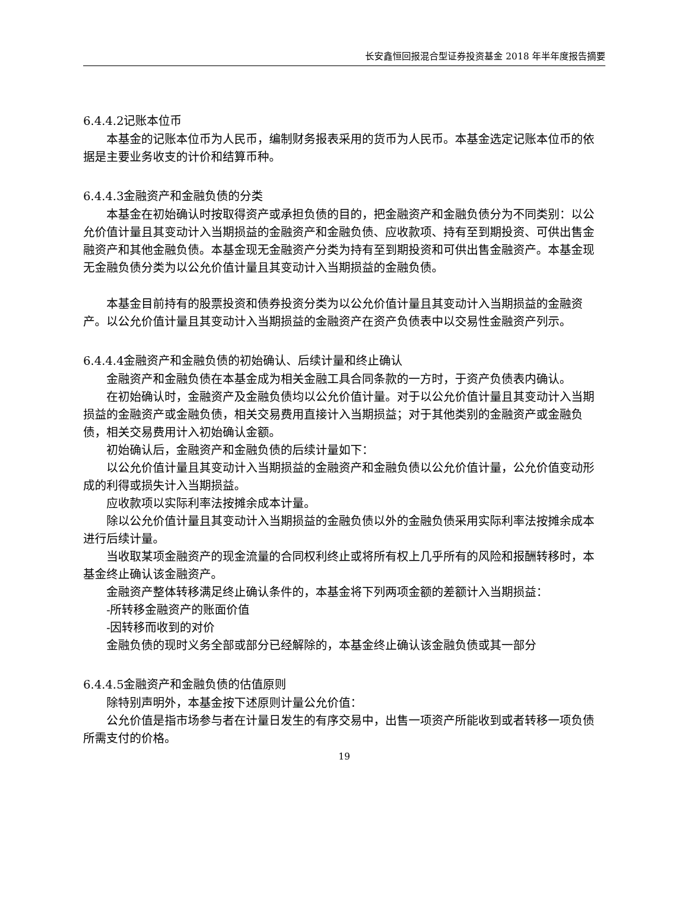长安鑫恒回报混合型证券投资基金 2018 年半年度报告摘要
6.4.4.2记账本位币
本基金的记账本位币为人民币，编制财务报表采用的货币为人民币。本基金选定记账本位币的依据是主要业务收支的计价和结算币种。
6.4.4.3金融资产和金融负债的分类
本基金在初始确认时按取得资产或承担负债的目的，把金融资产和金融负债分为不同类别：以公允价值计量且其变动计入当期损益的金融资产和金融负债、应收款项、持有至到期投资、可供出售金融资产和其他金融负债。本基金现无金融资产分类为持有至到期投资和可供出售金融资产。本基金现无金融负债分类为以公允价值计量且其变动计入当期损益的金融负债。
本基金目前持有的股票投资和债券投资分类为以公允价值计量且其变动计入当期损益的金融资产。以公允价值计量且其变动计入当期损益的金融资产在资产负债表中以交易性金融资产列示。
6.4.4.4金融资产和金融负债的初始确认、后续计量和终止确认
金融资产和金融负债在本基金成为相关金融工具合同条款的一方时，于资产负债表内确认。
在初始确认时，金融资产及金融负债均以公允价值计量。对于以公允价值计量且其变动计入当期损益的金融资产或金融负债，相关交易费用直接计入当期损益；对于其他类别的金融资产或金融负债，相关交易费用计入初始确认金额。
初始确认后，金融资产和金融负债的后续计量如下：
以公允价值计量且其变动计入当期损益的金融资产和金融负债以公允价值计量，公允价值变动形成的利得或损失计入当期损益。
应收款项以实际利率法按摊余成本计量。
除以公允价值计量且其变动计入当期损益的金融负债以外的金融负债采用实际利率法按摊余成本进行后续计量。
当收取某项金融资产的现金流量的合同权利终止或将所有权上几乎所有的风险和报酬转移时，本基金终止确认该金融资产。
金融资产整体转移满足终止确认条件的，本基金将下列两项金额的差额计入当期损益：
-所转移金融资产的账面价值
-因转移而收到的对价
金融负债的现时义务全部或部分已经解除的，本基金终止确认该金融负债或其一部分
6.4.4.5金融资产和金融负债的估值原则
除特别声明外，本基金按下述原则计量公允价值：
公允价值是指市场参与者在计量日发生的有序交易中，出售一项资产所能收到或者转移一项负债所需支付的价格。
19